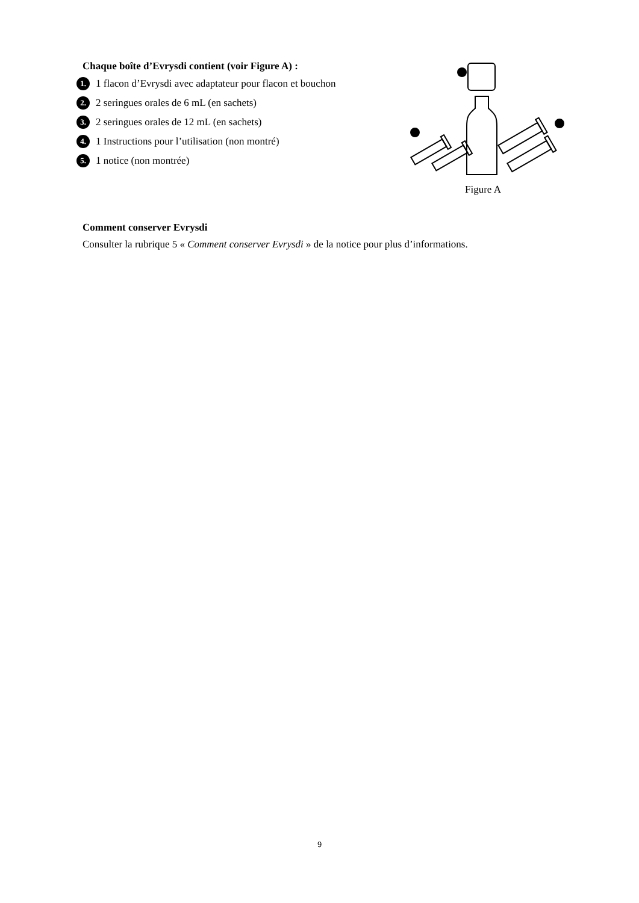Chaque boîte d’Evrysdi contient (voir Figure A) :
1. 1 flacon d’Evrysdi avec adaptateur pour flacon et bouchon
2. 2 seringues orales de 6 mL (en sachets)
3. 2 seringues orales de 12 mL (en sachets)
4. 1 Instructions pour l’utilisation (non montré)
5. 1 notice (non montrée)
Figure A
Comment conserver Evrysdi
Consulter la rubrique 5 « Comment conserver Evrysdi » de la notice pour plus d’informations.
9